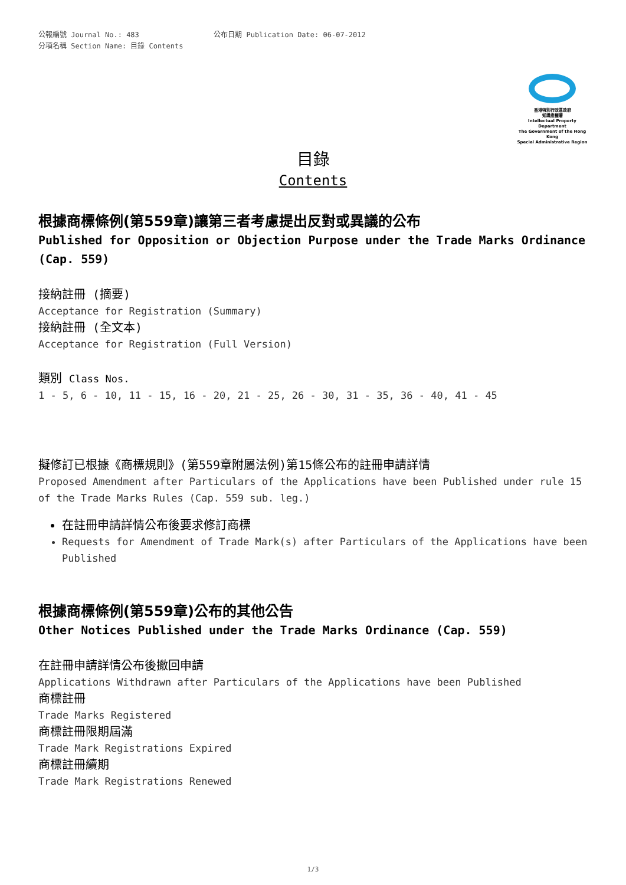公報編號 Journal No.: 483 公布日期 Publication Date: 06-07-2012
分項名稱 Section Name: 目錄 Contents
香港特別行政區政府
知識產權署
Intellectual Property Department
The Government of the Hong Kong
Special Administrative Region
目錄
Contents
根據商標條例(第559章)讓第三者考慮提出反對或異議的公布
Published for Opposition or Objection Purpose under the Trade Marks Ordinance (Cap. 559)
接納註冊 (摘要)
Acceptance for Registration (Summary)
接納註冊 (全文本)
Acceptance for Registration (Full Version)
類別 Class Nos.
1 - 5, 6 - 10, 11 - 15, 16 - 20, 21 - 25, 26 - 30, 31 - 35, 36 - 40, 41 - 45
擬修訂已根據《商標規則》(第559章附屬法例)第15條公布的註冊申請詳情
Proposed Amendment after Particulars of the Applications have been Published under rule 15 of the Trade Marks Rules (Cap. 559 sub. leg.)
在註冊申請詳情公布後要求修訂商標
Requests for Amendment of Trade Mark(s) after Particulars of the Applications have been Published
根據商標條例(第559章)公布的其他公告
Other Notices Published under the Trade Marks Ordinance (Cap. 559)
在註冊申請詳情公布後撤回申請
Applications Withdrawn after Particulars of the Applications have been Published
商標註冊
Trade Marks Registered
商標註冊限期屆滿
Trade Mark Registrations Expired
商標註冊續期
Trade Mark Registrations Renewed
1/3